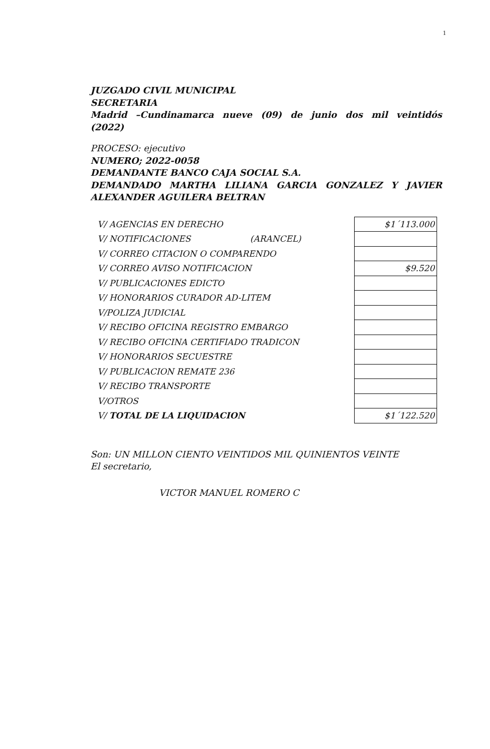1
JUZGADO CIVIL MUNICIPAL
SECRETARIA
Madrid –Cundinamarca nueve (09) de junio dos mil veintidós
(2022)
PROCESO: ejecutivo
NUMERO; 2022-0058
DEMANDANTE BANCO CAJA SOCIAL S.A.
DEMANDADO MARTHA LILIANA GARCIA GONZALEZ Y JAVIER
ALEXANDER AGUILERA BELTRAN
| V/ AGENCIAS EN DERECHO | $1´113.000 |
| V/ NOTIFICACIONES (ARANCEL) | |
| V/ CORREO CITACION O COMPARENDO | |
| V/ CORREO AVISO NOTIFICACION | $9.520 |
| V/ PUBLICACIONES EDICTO | |
| V/ HONORARIOS CURADOR AD-LITEM | |
| V/POLIZA JUDICIAL | |
| V/ RECIBO OFICINA REGISTRO EMBARGO | |
| V/ RECIBO OFICINA CERTIFIADO TRADICON | |
| V/ HONORARIOS SECUESTRE | |
| V/ PUBLICACION REMATE 236 | |
| V/ RECIBO TRANSPORTE | |
| V/OTROS | |
| V/ TOTAL DE LA LIQUIDACION | $1´122.520 |
Son: UN MILLON CIENTO VEINTIDOS MIL QUINIENTOS VEINTE
El secretario,
VICTOR MANUEL ROMERO C